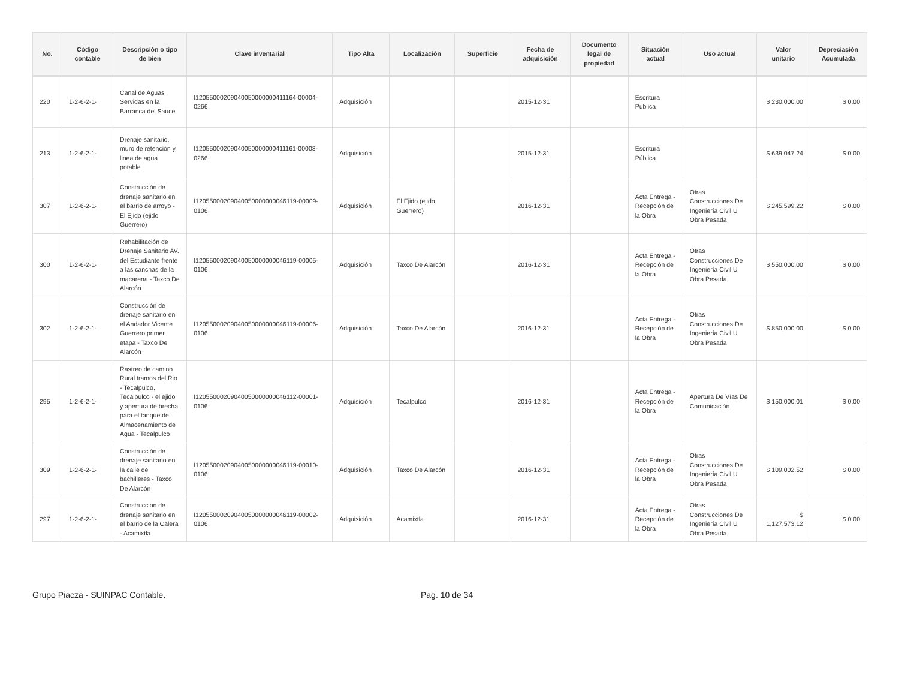| No. | Código contable | Descripción o tipo de bien | Clave inventarial | Tipo Alta | Localización | Superficie | Fecha de adquisición | Documento legal de propiedad | Situación actual | Uso actual | Valor unitario | Depreciación Acumulada |
| --- | --- | --- | --- | --- | --- | --- | --- | --- | --- | --- | --- | --- |
| 220 | 1-2-6-2-1- | Canal de Aguas Servidas en la Barranca del Sauce | I12055000209040050000000411164-00004-0266 | Adquisición | | | 2015-12-31 | | Escritura Pública | | $ 230,000.00 | $ 0.00 |
| 213 | 1-2-6-2-1- | Drenaje sanitario, muro de retención y linea de agua potable | I12055000209040050000000411161-00003-0266 | Adquisición | | | 2015-12-31 | | Escritura Pública | | $ 639,047.24 | $ 0.00 |
| 307 | 1-2-6-2-1- | Construcción de drenaje sanitario en el barrio de arroyo - El Ejido (ejido Guerrero) | I12055000209040050000000046119-00009-0106 | Adquisición | El Ejido (ejido Guerrero) | | 2016-12-31 | | Acta Entrega - Recepción de la Obra | Otras Construcciones De Ingeniería Civil U Obra Pesada | $ 245,599.22 | $ 0.00 |
| 300 | 1-2-6-2-1- | Rehabilitación de Drenaje Sanitario AV. del Estudiante frente a las canchas de la macarena - Taxco De Alarcón | I12055000209040050000000046119-00005-0106 | Adquisición | Taxco De Alarcón | | 2016-12-31 | | Acta Entrega - Recepción de la Obra | Otras Construcciones De Ingeniería Civil U Obra Pesada | $ 550,000.00 | $ 0.00 |
| 302 | 1-2-6-2-1- | Construcción de drenaje sanitario en el Andador Vicente Guerrero primer etapa - Taxco De Alarcón | I12055000209040050000000046119-00006-0106 | Adquisición | Taxco De Alarcón | | 2016-12-31 | | Acta Entrega - Recepción de la Obra | Otras Construcciones De Ingeniería Civil U Obra Pesada | $ 850,000.00 | $ 0.00 |
| 295 | 1-2-6-2-1- | Rastreo de camino Rural tramos del Rio - Tecalpulco, Tecalpulco - el ejido y apertura de brecha para el tanque de Almacenamiento de Agua - Tecalpulco | I12055000209040050000000046112-00001-0106 | Adquisición | Tecalpulco | | 2016-12-31 | | Acta Entrega - Recepción de la Obra | Apertura De Vías De Comunicación | $ 150,000.01 | $ 0.00 |
| 309 | 1-2-6-2-1- | Construcción de drenaje sanitario en la calle de bachilleres - Taxco De Alarcón | I12055000209040050000000046119-00010-0106 | Adquisición | Taxco De Alarcón | | 2016-12-31 | | Acta Entrega - Recepción de la Obra | Otras Construcciones De Ingeniería Civil U Obra Pesada | $ 109,002.52 | $ 0.00 |
| 297 | 1-2-6-2-1- | Construccion de drenaje sanitario en el barrio de la Calera - Acamixtla | I12055000209040050000000046119-00002-0106 | Adquisición | Acamixtla | | 2016-12-31 | | Acta Entrega - Recepción de la Obra | Otras Construcciones De Ingeniería Civil U Obra Pesada | $ 1,127,573.12 | $ 0.00 |
Grupo Piacza - SUINPAC Contable. Pag. 10 de 34